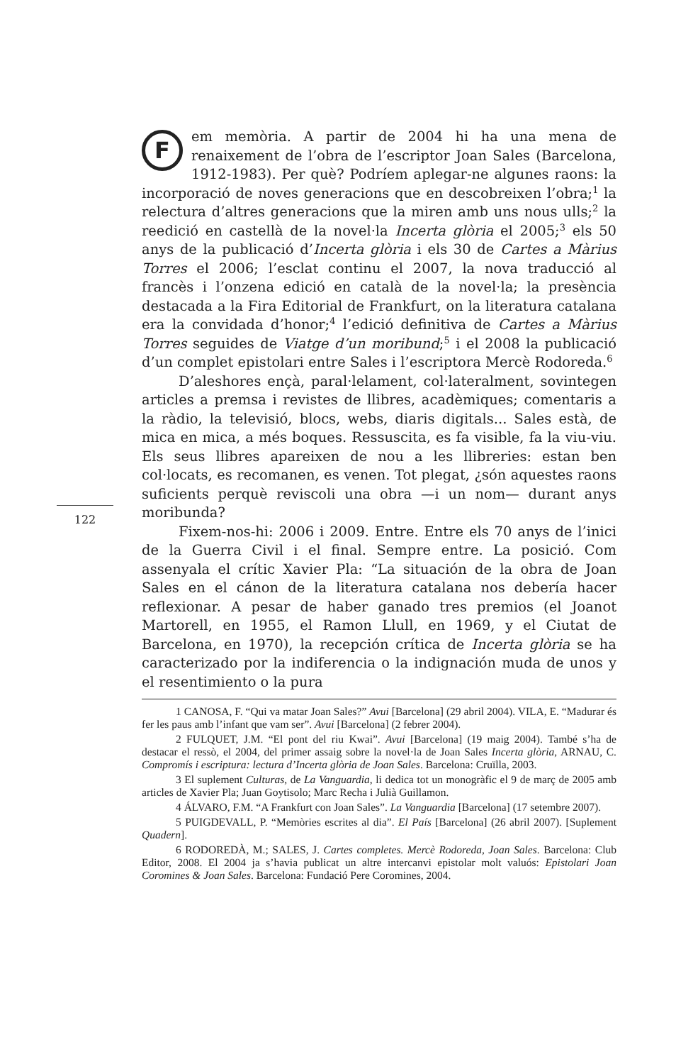122
Fem memòria. A partir de 2004 hi ha una mena de renaixement de l’obra de l’escriptor Joan Sales (Barcelona, 1912-1983). Per què? Podríem aplegar-ne algunes raons: la incorporació de noves generacions que en descobreixen l’obra;<sup>1</sup> la relectura d’altres generacions que la miren amb uns nous ulls;<sup>2</sup> la reedició en castellà de la novel·la Incerta glòria el 2005;<sup>3</sup> els 50 anys de la publicació d’Incerta glòria i els 30 de Cartes a Màrius Torres el 2006; l’esclat continu el 2007, la nova traducció al francès i l’onzena edició en català de la novel·la; la presència destacada a la Fira Editorial de Frankfurt, on la literatura catalana era la convidada d’honor;<sup>4</sup> l’edició definitiva de Cartes a Màrius Torres seguides de Viatge d’un moribund;<sup>5</sup> i el 2008 la publicació d’un complet epistolari entre Sales i l’escriptora Mercè Rodoreda.<sup>6</sup>
D’aleshores ençà, paral·lelament, col·lateralment, sovintegen articles a premsa i revistes de llibres, acadèmiques; comentaris a la ràdio, la televisió, blocs, webs, diaris digitals... Sales està, de mica en mica, a més boques. Ressuscita, es fa visible, fa la viu-viu. Els seus llibres apareixen de nou a les llibreries: estan ben col·locats, es recomanen, es venen. Tot plegat, ¿són aquestes raons suficients perquè reviscoli una obra —i un nom— durant anys moribunda?
Fixem-nos-hi: 2006 i 2009. Entre. Entre els 70 anys de l’inici de la Guerra Civil i el final. Sempre entre. La posició. Com assenyala el crític Xavier Pla: “La situación de la obra de Joan Sales en el cánon de la literatura catalana nos debería hacer reflexionar. A pesar de haber ganado tres premios (el Joanot Martorell, en 1955, el Ramon Llull, en 1969, y el Ciutat de Barcelona, en 1970), la recepción crítica de Incerta glòria se ha caracterizado por la indiferencia o la indignación muda de unos y el resentimiento o la pura
1 CANOSA, F. “Qui va matar Joan Sales?” Avui [Barcelona] (29 abril 2004). VILA, E. “Madurar és fer les paus amb l’infant que vam ser”. Avui [Barcelona] (2 febrer 2004).
2 FULQUET, J.M. “El pont del riu Kwai”. Avui [Barcelona] (19 maig 2004). També s’ha de destacar el ressò, el 2004, del primer assaig sobre la novel·la de Joan Sales Incerta glòria, ARNAU, C. Compromís i escriptura: lectura d’Incerta glòria de Joan Sales. Barcelona: Cruïlla, 2003.
3 El suplement Culturas, de La Vanguardia, li dedica tot un monogràfic el 9 de març de 2005 amb articles de Xavier Pla; Juan Goytisolo; Marc Recha i Julià Guillamon.
4 ÁLVARO, F.M. “A Frankfurt con Joan Sales”. La Vanguardia [Barcelona] (17 setembre 2007).
5 PUIGDEVALL, P. “Memòries escrites al dia”. El País [Barcelona] (26 abril 2007). [Suplement Quadern].
6 RODOREDÀ, M.; SALES, J. Cartes completes. Mercè Rodoreda, Joan Sales. Barcelona: Club Editor, 2008. El 2004 ja s’havia publicat un altre intercanvi epistolar molt valuós: Epistolari Joan Coromines & Joan Sales. Barcelona: Fundació Pere Coromines, 2004.